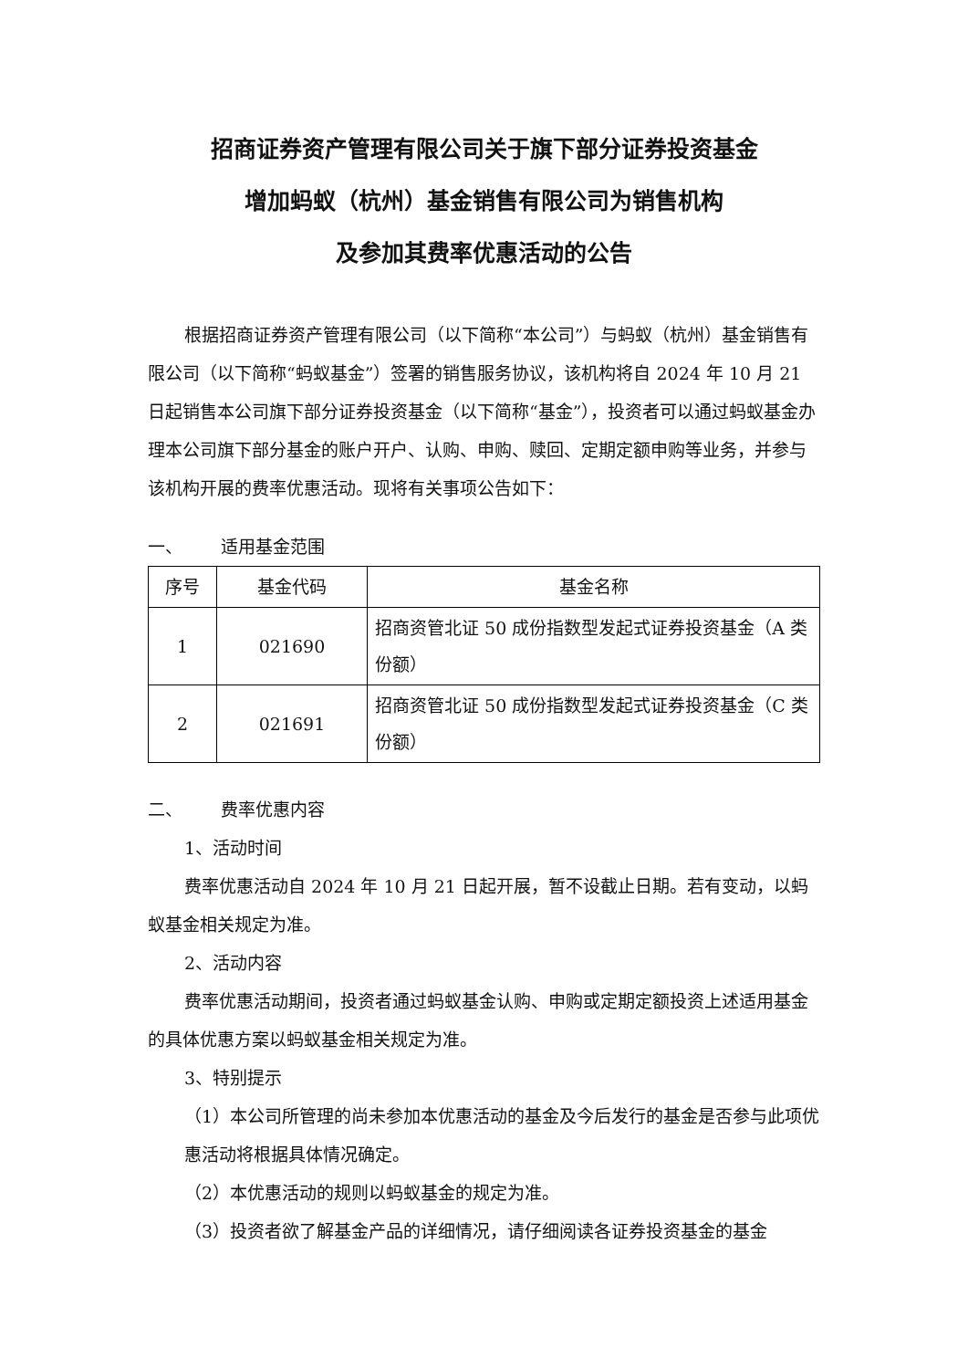招商证券资产管理有限公司关于旗下部分证券投资基金
增加蚂蚁（杭州）基金销售有限公司为销售机构
及参加其费率优惠活动的公告
根据招商证券资产管理有限公司（以下简称“本公司”）与蚂蚁（杭州）基金销售有限公司（以下简称“蚂蚁基金”）签署的销售服务协议，该机构将自 2024 年 10 月 21 日起销售本公司旗下部分证券投资基金（以下简称“基金”），投资者可以通过蚂蚁基金办理本公司旗下部分基金的账户开户、认购、申购、赎回、定期定额申购等业务，并参与该机构开展的费率优惠活动。现将有关事项公告如下：
一、 适用基金范围
| 序号 | 基金代码 | 基金名称 |
| --- | --- | --- |
| 1 | 021690 | 招商资管北证 50 成份指数型发起式证券投资基金（A 类份额） |
| 2 | 021691 | 招商资管北证 50 成份指数型发起式证券投资基金（C 类份额） |
二、 费率优惠内容
1、活动时间
费率优惠活动自 2024 年 10 月 21 日起开展，暂不设截止日期。若有变动，以蚂蚁基金相关规定为准。
2、活动内容
费率优惠活动期间，投资者通过蚂蚁基金认购、申购或定期定额投资上述适用基金的具体优惠方案以蚂蚁基金相关规定为准。
3、特别提示
（1）本公司所管理的尚未参加本优惠活动的基金及今后发行的基金是否参与此项优惠活动将根据具体情况确定。
（2）本优惠活动的规则以蚂蚁基金的规定为准。
（3）投资者欲了解基金产品的详细情况，请仔细阅读各证券投资基金的基金